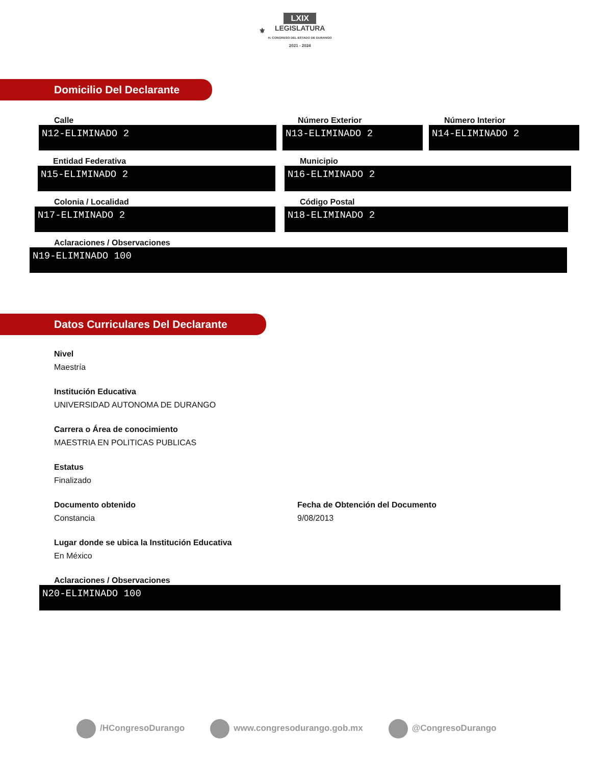⚜ LXIX
LEGISLATURA
H. CONGRESO DEL ESTADO DE DURANGO
2021 - 2024
Domicilio Del Declarante
Calle
N12-ELIMINADO 2
Número Exterior
N13-ELIMINADO 2
Número Interior
N14-ELIMINADO 2
Entidad Federativa
N15-ELIMINADO 2
Municipio
N16-ELIMINADO 2
Colonia / Localidad
N17-ELIMINADO 2
Código Postal
N18-ELIMINADO 2
Aclaraciones / Observaciones
N19-ELIMINADO 100
Datos Curriculares Del Declarante
Nivel
Maestría
Institución Educativa
UNIVERSIDAD AUTONOMA DE DURANGO
Carrera o Área de conocimiento
MAESTRIA EN POLITICAS PUBLICAS
Estatus
Finalizado
Documento obtenido
Constancia
Fecha de Obtención del Documento
9/08/2013
Lugar donde se ubica la Institución Educativa
En México
Aclaraciones / Observaciones
N20-ELIMINADO 100
/HCongresoDurango www.congresodurango.gob.mx @CongresoDurango